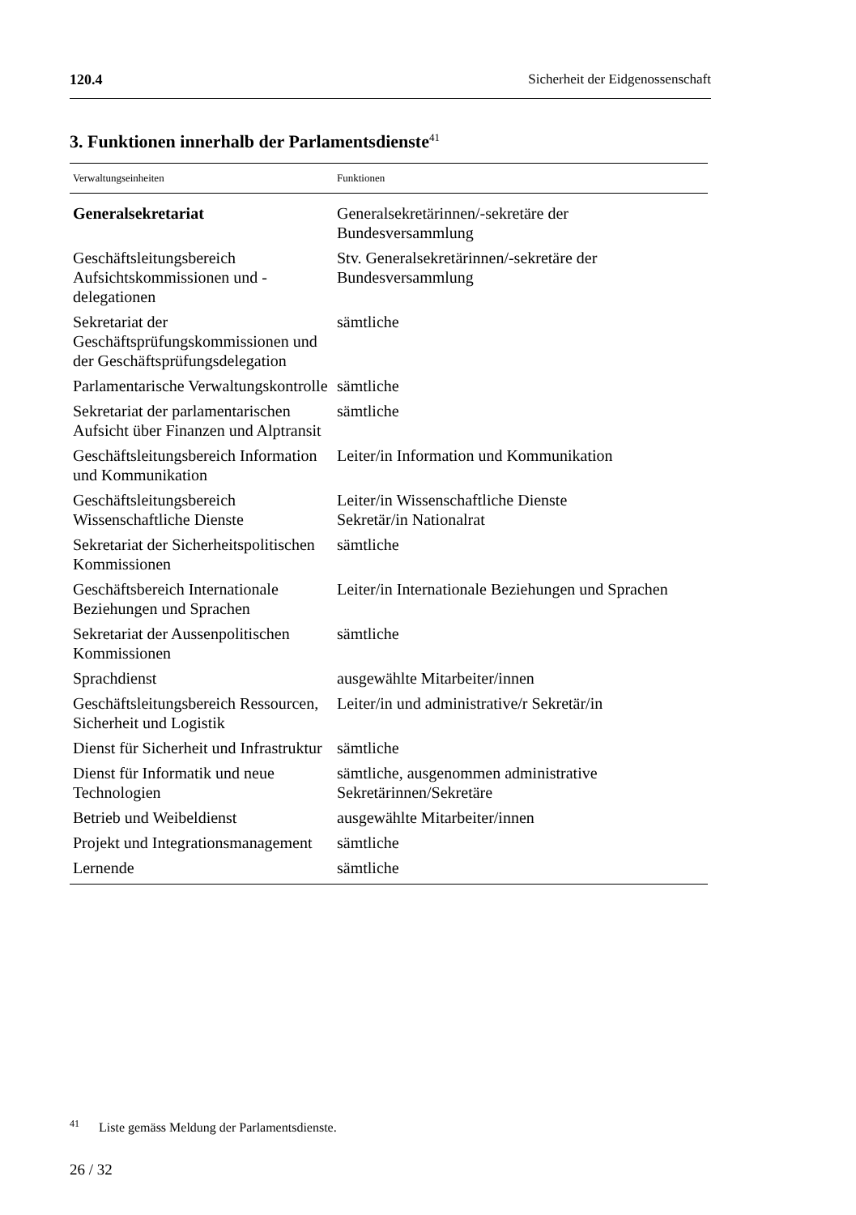120.4 Sicherheit der Eidgenossenschaft
3. Funktionen innerhalb der Parlamentsdienste<sup>41</sup>
| Verwaltungseinheiten | Funktionen |
| --- | --- |
| Generalsekretariat | Generalsekretärinnen/-sekretäre der Bundesversammlung |
| Geschäftsleitungsbereich Aufsichtskommissionen und -delegationen | Stv. Generalsekretärinnen/-sekretäre der Bundesversammlung |
| Sekretariat der Geschäftsprüfungskommissionen und der Geschäftsprüfungsdelegation | sämtliche |
| Parlamentarische Verwaltungskontrolle | sämtliche |
| Sekretariat der parlamentarischen Aufsicht über Finanzen und Alptransit | sämtliche |
| Geschäftsleitungsbereich Information und Kommunikation | Leiter/in Information und Kommunikation |
| Geschäftsleitungsbereich Wissenschaftliche Dienste | Leiter/in Wissenschaftliche Dienste Sekretär/in Nationalrat |
| Sekretariat der Sicherheitspolitischen Kommissionen | sämtliche |
| Geschäftsbereich Internationale Beziehungen und Sprachen | Leiter/in Internationale Beziehungen und Sprachen |
| Sekretariat der Aussenpolitischen Kommissionen | sämtliche |
| Sprachdienst | ausgewählte Mitarbeiter/innen |
| Geschäftsleitungsbereich Ressourcen, Sicherheit und Logistik | Leiter/in und administrative/r Sekretär/in |
| Dienst für Sicherheit und Infrastruktur | sämtliche |
| Dienst für Informatik und neue Technologien | sämtliche, ausgenommen administrative Sekretärinnen/Sekretäre |
| Betrieb und Weibeldienst | ausgewählte Mitarbeiter/innen |
| Projekt und Integrationsmanagement | sämtliche |
| Lernende | sämtliche |
<sup>41</sup> Liste gemäss Meldung der Parlamentsdienste.
26 / 32